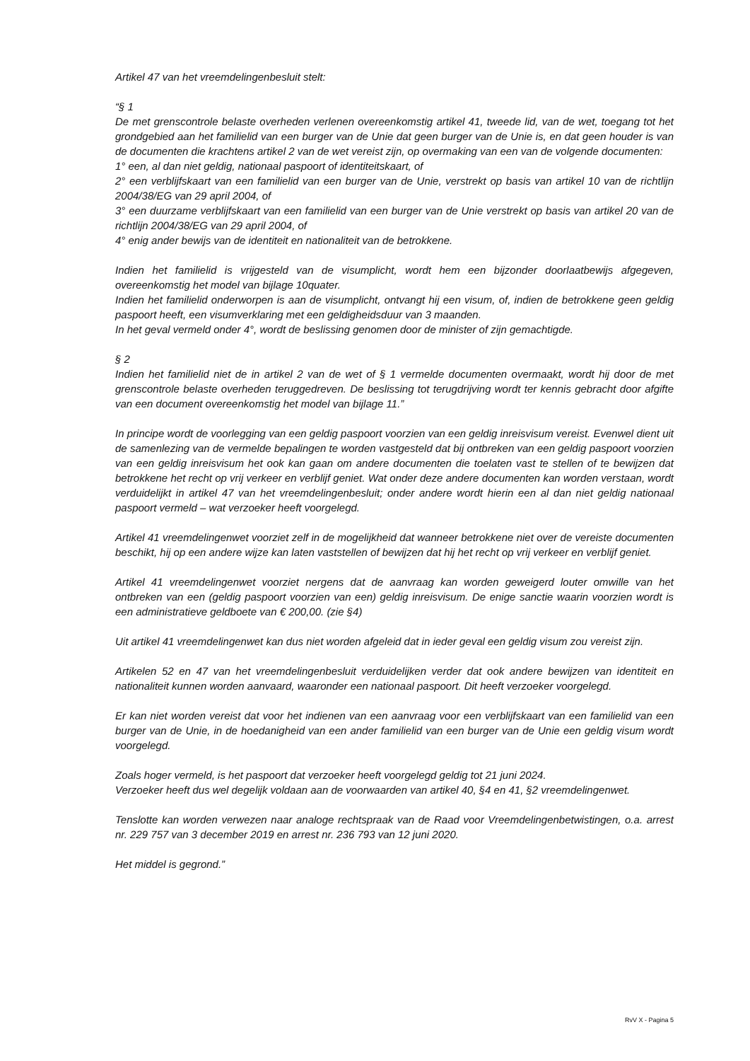Artikel 47 van het vreemdelingenbesluit stelt:
“§ 1
De met grenscontrole belaste overheden verlenen overeenkomstig artikel 41, tweede lid, van de wet, toegang tot het grondgebied aan het familielid van een burger van de Unie dat geen burger van de Unie is, en dat geen houder is van de documenten die krachtens artikel 2 van de wet vereist zijn, op overmaking van een van de volgende documenten:
1° een, al dan niet geldig, nationaal paspoort of identiteitskaart, of
2° een verblijfskaart van een familielid van een burger van de Unie, verstrekt op basis van artikel 10 van de richtlijn 2004/38/EG van 29 april 2004, of
3° een duurzame verblijfskaart van een familielid van een burger van de Unie verstrekt op basis van artikel 20 van de richtlijn 2004/38/EG van 29 april 2004, of
4° enig ander bewijs van de identiteit en nationaliteit van de betrokkene.
Indien het familielid is vrijgesteld van de visumplicht, wordt hem een bijzonder doorlaatbewijs afgegeven, overeenkomstig het model van bijlage 10quater.
Indien het familielid onderworpen is aan de visumplicht, ontvangt hij een visum, of, indien de betrokkene geen geldig paspoort heeft, een visumverklaring met een geldigheidsduur van 3 maanden.
In het geval vermeld onder 4°, wordt de beslissing genomen door de minister of zijn gemachtigde.
§ 2
Indien het familielid niet de in artikel 2 van de wet of § 1 vermelde documenten overmaakt, wordt hij door de met grenscontrole belaste overheden teruggedreven. De beslissing tot terugdrijving wordt ter kennis gebracht door afgifte van een document overeenkomstig het model van bijlage 11.”
In principe wordt de voorlegging van een geldig paspoort voorzien van een geldig inreisvisum vereist. Evenwel dient uit de samenlezing van de vermelde bepalingen te worden vastgesteld dat bij ontbreken van een geldig paspoort voorzien van een geldig inreisvisum het ook kan gaan om andere documenten die toelaten vast te stellen of te bewijzen dat betrokkene het recht op vrij verkeer en verblijf geniet. Wat onder deze andere documenten kan worden verstaan, wordt verduidelijkt in artikel 47 van het vreemdelingenbesluit; onder andere wordt hierin een al dan niet geldig nationaal paspoort vermeld – wat verzoeker heeft voorgelegd.
Artikel 41 vreemdelingenwet voorziet zelf in de mogelijkheid dat wanneer betrokkene niet over de vereiste documenten beschikt, hij op een andere wijze kan laten vaststellen of bewijzen dat hij het recht op vrij verkeer en verblijf geniet.
Artikel 41 vreemdelingenwet voorziet nergens dat de aanvraag kan worden geweigerd louter omwille van het ontbreken van een (geldig paspoort voorzien van een) geldig inreisvisum. De enige sanctie waarin voorzien wordt is een administratieve geldboete van € 200,00. (zie §4)
Uit artikel 41 vreemdelingenwet kan dus niet worden afgeleid dat in ieder geval een geldig visum zou vereist zijn.
Artikelen 52 en 47 van het vreemdelingenbesluit verduidelijken verder dat ook andere bewijzen van identiteit en nationaliteit kunnen worden aanvaard, waaronder een nationaal paspoort. Dit heeft verzoeker voorgelegd.
Er kan niet worden vereist dat voor het indienen van een aanvraag voor een verblijfskaart van een familielid van een burger van de Unie, in de hoedanigheid van een ander familielid van een burger van de Unie een geldig visum wordt voorgelegd.
Zoals hoger vermeld, is het paspoort dat verzoeker heeft voorgelegd geldig tot 21 juni 2024.
Verzoeker heeft dus wel degelijk voldaan aan de voorwaarden van artikel 40, §4 en 41, §2 vreemdelingenwet.
Tenslotte kan worden verwezen naar analoge rechtspraak van de Raad voor Vreemdelingenbetwistingen, o.a. arrest nr. 229 757 van 3 december 2019 en arrest nr. 236 793 van 12 juni 2020.
Het middel is gegrond.”
RvV X - Pagina 5